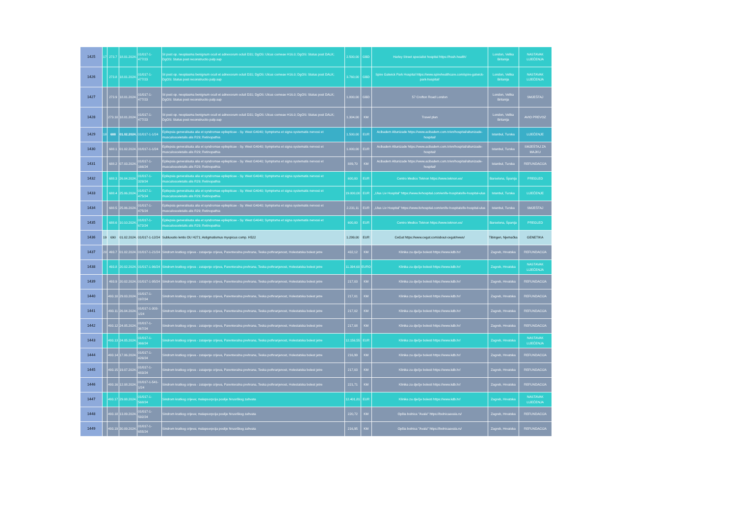| 1425 | 17 | 273.7 | 18.01.2024. | 01/017-1-477/23 | St post op. neoplasma benignum oculi et adnexorum ocluli D31; DgOS: Ulcus corneae H16.0; DgOS: Status post DALK; DgOS: Status post reconstructio palp.sup | 2.500,00 | GBD | Harley Street specialist hospital https://hssh.health/ | London, Velika Britanija | NASTAVAK LIJEČENJA |
| 1426 | | 273.8 | 18.01.2024. | 01/017-1-477/23 | St post op. neoplasma benignum oculi et adnexorum ocluli D31; DgOS: Ulcus corneae H16.0; DgOS: Status post DALK; DgOS: Status post reconstructio palp.sup | 3.760,00 | GBD | Spire Gatwick Park Hospital https://www.spirehealthcare.com/spire-gatwick-park-hospital/ | London, Velika Britanija | NASTAVAK LIJEČENJA |
| 1427 | | 273.9 | 18.01.2024. | 01/017-1-477/23 | St post op. neoplasma benignum oculi et adnexorum ocluli D31; DgOS: Ulcus corneae H16.0; DgOS: Status post DALK; DgOS: Status post reconstructio palp.sup | 1.800,00 | GBD | 57 Crofton Road London | London, Velika Britanija | SMJEŠTAJ |
| 1428 | | 273.10 | 18.01.2024. | 01/017-1-477/23 | St post op. neoplasma benignum oculi et adnexorum ocluli D31; DgOS: Ulcus corneae H16.0; DgOS: Status post DALK; DgOS: Status post reconstructio palp.sup | 1.304,00 | KM | Travel plan | London, Velika Britanija | AVIO PREVOZ |
| 1429 | 18 | 688 | 01.02.2024. | 01/017-1-1/24 | Epilepsia generalisata alia et syndromae epilepticae - Sy. West G4040; Symptoma et signa systematis nervosi et musculosceletalis alis R29; Retinopathia | 1.500,00 | EUR | Acibadem Altunizade https://www.acibadem.com.tr/en/hospital/altunizade-hospital/ | Istanbul, Turska | LIJEČENJE |
| 1430 | | 688.1 | 01.02.2024. | 01/017-1-1/24 | Epilepsia generalisata alia et syndromae epilepticae - Sy. West G4040; Symptoma et signa systematis nervosi et musculosceletalis alis R29; Retinopathia | 1.000,00 | EUR | Acibadem Altunizade https://www.acibadem.com.tr/en/hospital/altunizade-hospital/ | Istanbul, Turska | SMJEŠTAJ ZA MAJKU |
| 1431 | | 688.2 | 07.03.2024. | 01/017-1-166/24 | Epilepsia generalisata alia et syndromae epilepticae - Sy. West G4040; Symptoma et signa systematis nervosi et musculosceletalis alis R29; Retinopathia | 889,70 | KM | Acibadem Altunizade https://www.acibadem.com.tr/en/hospital/altunizade-hospital/ | Istanbul, Turska | REFUNDACIJA |
| 1432 | | 688.3 | 26.04.2024. | 01/017-1-329/24 | Epilepsia generalisata alia et syndromae epilepticae - Sy. West G4040; Symptoma et signa systematis nervosi et musculosceletalis alis R29; Retinopathia | 600,00 | EUR | Centro Medico Teknon https://www.teknon.es/ | Barselona, Španija | PREGLED |
| 1433 | | 688.4 | 25.06.2024. | 01/017-1-475/24 | Epilepsia generalisata alia et syndromae epilepticae - Sy. West G4040; Symptoma et signa systematis nervosi et musculosceletalis alis R29; Retinopathia | 19.000,00 | EUR | „Ulus Liv Hospital” https://www.livhospital.com/en/liv-hospitals/liv-hospital-ulus | Istanbul, Turska | LIJEČENJE |
| 1434 | | 688.5 | 25.06.2024. | 01/017-1-475/24 | Epilepsia generalisata alia et syndromae epilepticae - Sy. West G4040; Symptoma et signa systematis nervosi et musculosceletalis alis R29; Retinopathia | 2.231,11 | EUR | „Ulus Liv Hospital” https://www.livhospital.com/en/liv-hospitals/liv-hospital-ulus | Istanbul, Turska | SMJEŠTAJ |
| 1435 | | 688.6 | 10.10.2024. | 01/017-1-672/24 | Epilepsia generalisata alia et syndromae epilepticae - Sy. West G4040; Symptoma et signa systematis nervosi et musculosceletalis alis R29; Retinopathia | 600,00 | EUR | Centro Medico Teknon https://www.teknon.es/ | Barselona, Španija | PREGLED |
| 1436 | 19 | 690 | 01.02.2024. | 01/017-1-12/24 | Subluxatio lentis OU H271; Astigmatismus myopicus comp. H522 | 1.299,00 | EUR | CeGat https://www.cegat.com/about-cegat/news/ | Tibingen, Njemačka | GENETIKA |
| 1437 | 20 | 493.7 | 01.02.2024. | 01/017-1-21/24 | Sindrom kratkog crijeva - zatajenje crijeva, Parenteralna prehrana, Teska pothranjenost, Holestatska bolest jetre | 432,12 | KM | Klinika za dječje bolesti https://www.kdb.hr/ | Zagreb, Hrvatska | REFUNDACIJA |
| 1438 | | 493.8 | 20.02.2024. | 01/017-1-96/24 | Sindrom kratkog crijeva - zatajenje crijeva, Parenteralna prehrana, Teska pothranjenost, Holestatska bolest jetre | 11.394,60 | EURO | Klinika za dječje bolesti https://www.kdb.hr/ | Zagreb, Hrvatska | NASTAVAK LIJEČENJA |
| 1439 | | 493.9 | 20.02.2024. | 01/017-1-95/24 | Sindrom kratkog crijeva - zatajenje crijeva, Parenteralna prehrana, Teska pothranjenost, Holestatska bolest jetre | 217,03 | KM | Klinika za dječje bolesti https://www.kdb.hr/ | Zagreb, Hrvatska | REFUNDACIJA |
| 1440 | | 493.10 | 29.03.2024. | 01/017-1-197/24 | Sindrom kratkog crijeva - zatajenje crijeva, Parenteralna prehrana, Teska pothranjenost, Holestatska bolest jetre | 217,01 | KM | Klinika za dječje bolesti https://www.kdb.hr/ | Zagreb, Hrvatska | REFUNDACIJA |
| 1441 | | 493.11 | 26.04.2024. | 01/017-1-303-1/24 | Sindrom kratkog crijeva - zatajenje crijeva, Parenteralna prehrana, Teska pothranjenost, Holestatska bolest jetre | 217,02 | KM | Klinika za dječje bolesti https://www.kdb.hr/ | Zagreb, Hrvatska | REFUNDACIJA |
| 1442 | | 493.12 | 24.05.2024. | 01/017-1-367/24 | Sindrom kratkog crijeva - zatajenje crijeva, Parenteralna prehrana, Teska pothranjenost, Holestatska bolest jetre | 217,08 | KM | Klinika za dječje bolesti https://www.kdb.hr/ | Zagreb, Hrvatska | REFUNDACIJA |
| 1443 | | 493.13 | 24.05.2024. | 01/017-1-366/24 | Sindrom kratkog crijeva - zatajenje crijeva, Parenteralna prehrana, Teska pothranjenost, Holestatska bolest jetre | 12.156,55 | EUR | Klinika za dječje bolesti https://www.kdb.hr/ | Zagreb, Hrvatska | NASTAVAK LIJEČENJA |
| 1444 | | 493.14 | 17.06.2024. | 01/017-1-426/24 | Sindrom kratkog crijeva - zatajenje crijeva, Parenteralna prehrana, Teska pothranjenost, Holestatska bolest jetre | 216,99 | KM | Klinika za dječje bolesti https://www.kdb.hr/ | Zagreb, Hrvatska | REFUNDACIJA |
| 1445 | | 493.15 | 19.07.2024. | 01/017-1-483/24 | Sindrom kratkog crijeva - zatajenje crijeva, Parenteralna prehrana, Teska pothranjenost, Holestatska bolest jetre | 217,03 | KM | Klinika za dječje bolesti https://www.kdb.hr/ | Zagreb, Hrvatska | REFUNDACIJA |
| 1446 | | 493.16 | 12.08.2024. | 01/017-1-541-1/24 | Sindrom kratkog crijeva - zatajenje crijeva, Parenteralna prehrana, Teska pothranjenost, Holestatska bolest jetre | 221,71 | KM | Klinika za dječje bolesti https://www.kdb.hr/ | Zagreb, Hrvatska | REFUNDACIJA |
| 1447 | | 493.17 | 29.08.2024. | 01/017-1-568/24 | Sindrom kratkog crijeva; malapsorpcija poslije hirusrškog zahvata | 12.401,81 | EUR | Klinika za dječje bolesti https://www.kdb.hr/ | Zagreb, Hrvatska | NASTAVAK LIJEČENJA |
| 1448 | | 493.18 | 13.09.2024. | 01/017-1-592/24 | Sindrom kratkog crijeva; malapsorpcija poslije hirusrškog zahvata | 220,72 | KM | Opšta bolnica "Avala" https://bolnicaavala.rs/ | Zagreb, Hrvatska | REFUNDACIJA |
| 1449 | | 493.19 | 30.09.2024. | 01/017-1-655/24 | Sindrom kratkog crijeva; malapsorpcija poslije hirusrškog zahvata | 216,95 | KM | Opšta bolnica "Avala" https://bolnicaavala.rs/ | Zagreb, Hrvatska | REFUNDACIJA |